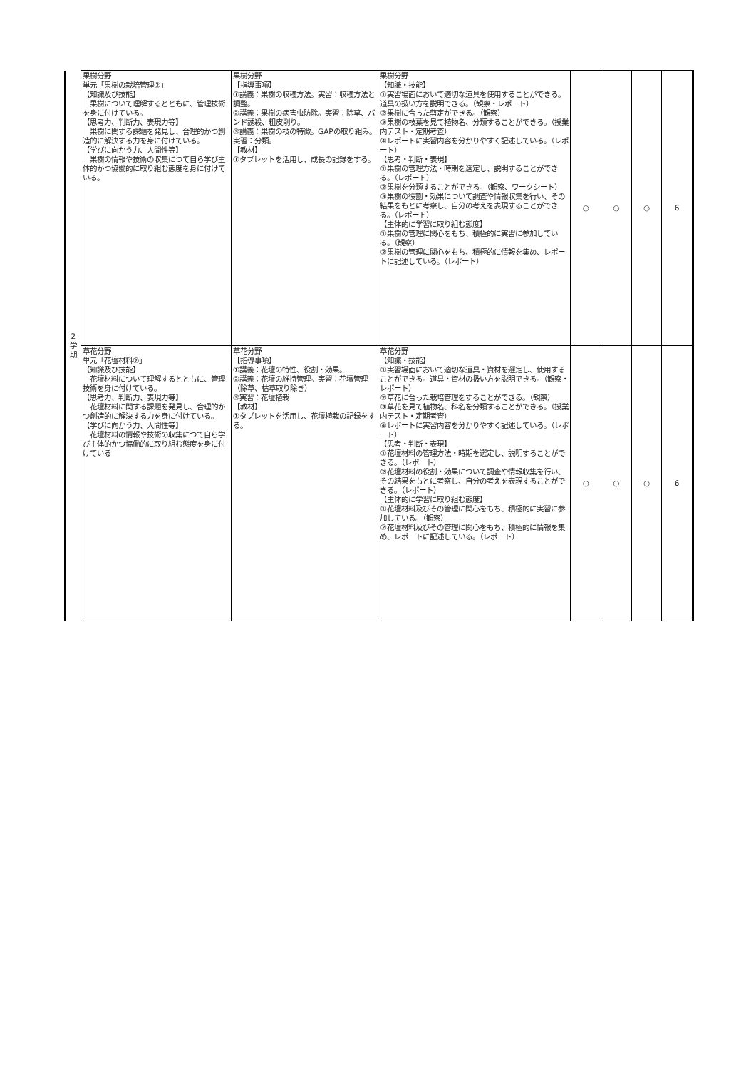| 2 学 期 | 果樹分野 単元「果樹の栽培管理②」 【知識及び技能】 果樹について理解するとともに、管理技術を身に付けている。 【思考力、判断力、表現力等】 果樹に関する課題を発見し、合理的かつ創造的に解決する力を身に付けている。 【学びに向かう力、人間性等】 果樹の情報や技術の収集につて自ら学び主体的かつ協働的に取り組む態度を身に付けている。 | 果樹分野 【指導事項】 ①講義：果樹の収穫方法。実習：収穫方法と調整。 ②講義：果樹の病害虫防除。実習：除草、バンド誘殺、粗皮削り。 ③講義：果樹の枝の特徴。GAPの取り組み。実習：分類。 【教材】 ①タブレットを活用し、成長の記録をする。 | 果樹分野 【知識・技能】 ①実習場面において適切な道具を使用することができる。道具の扱い方を説明できる。（観察・レポート） ②果樹に合った剪定ができる。（観察） ③果樹の枝葉を見て植物名、分類することができる。（授業内テスト・定期考査） ④レポートに実習内容を分かりやすく記述している。（レポート） 【思考・判断・表現】 ①果樹の管理方法・時期を選定し、説明することができる。（レポート） ②果樹を分類することができる。（観察、ワークシート） ③果樹の役割・効果について調査や情報収集を行い、その結果をもとに考察し、自分の考えを表現することができる。（レポート） 【主体的に学習に取り組む態度】 ①果樹の管理に関心をもち、積極的に実習に参加している。（観察） ②果樹の管理に関心をもち、積極的に情報を集め、レポートに記述している。（レポート） | ○ | ○ | ○ | 6 |
| | 草花分野 単元「花壇材料②」 【知識及び技能】 花壇材料について理解するとともに、管理技術を身に付けている。 【思考力、判断力、表現力等】 花壇材料に関する課題を発見し、合理的かつ創造的に解決する力を身に付けている。 【学びに向かう力、人間性等】 花壇材料の情報や技術の収集につて自ら学び主体的かつ協働的に取り組む態度を身に付けている | 草花分野 【指導事項】 ①講義：花壇の特性、役割・効果。 ②講義：花壇の維持管理。実習：花壇管理（除草、枯草取り除き） ③実習：花壇植栽 【教材】 ①タブレットを活用し、花壇植栽の記録をする。 | 草花分野 【知識・技能】 ①実習場面において適切な道具・資材を選定し、使用することができる。道具・資材の扱い方を説明できる。（観察・レポート） ②草花に合った栽培管理をすることができる。（観察） ③草花を見て植物名、科名を分類することができる。（授業内テスト・定期考査） ④レポートに実習内容を分かりやすく記述している。（レポート） 【思考・判断・表現】 ①花壇材料の管理方法・時期を選定し、説明することができる。（レポート） ②花壇材料の役割・効果について調査や情報収集を行い、その結果をもとに考察し、自分の考えを表現することができる。（レポート） 【主体的に学習に取り組む態度】 ①花壇材料及びその管理に関心をもち、積極的に実習に参加している。（観察） ②花壇材料及びその管理に関心をもち、積極的に情報を集め、レポートに記述している。（レポート） | ○ | ○ | ○ | 6 |